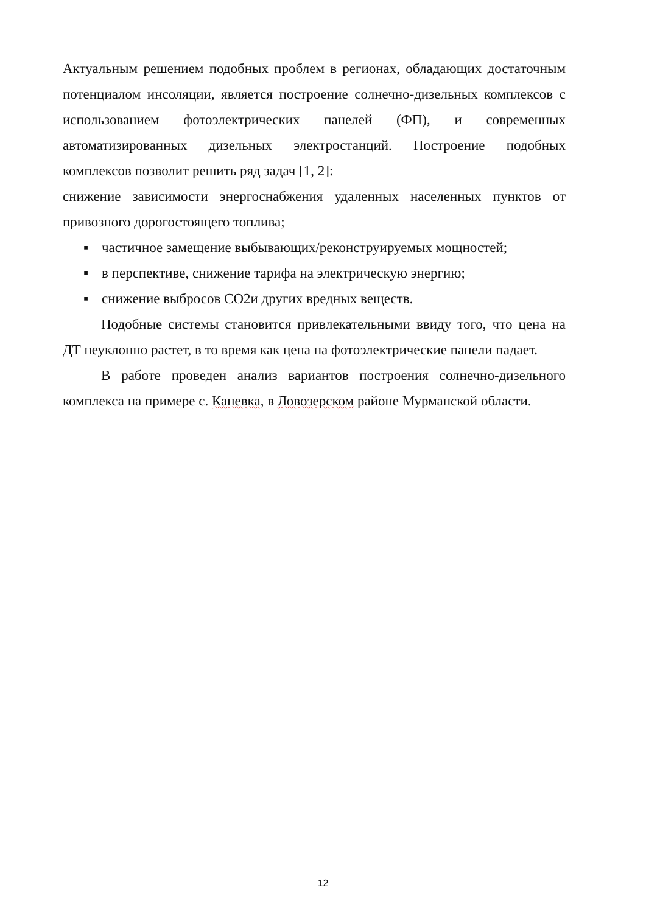Актуальным решением подобных проблем в регионах, обладающих достаточным потенциалом инсоляции, является построение солнечно-дизельных комплексов с использованием фотоэлектрических панелей (ФП), и современных автоматизированных дизельных электростанций. Построение подобных комплексов позволит решить ряд задач [1, 2]:
снижение зависимости энергоснабжения удаленных населенных пунктов от привозного дорогостоящего топлива;
▪ частичное замещение выбывающих/реконструируемых мощностей;
▪ в перспективе, снижение тарифа на электрическую энергию;
▪ снижение выбросов СО2и других вредных веществ.
Подобные системы становится привлекательными ввиду того, что цена на ДТ неуклонно растет, в то время как цена на фотоэлектрические панели падает.
В работе проведен анализ вариантов построения солнечно-дизельного комплекса на примере с. Каневка, в Ловозерском районе Мурманской области.
12